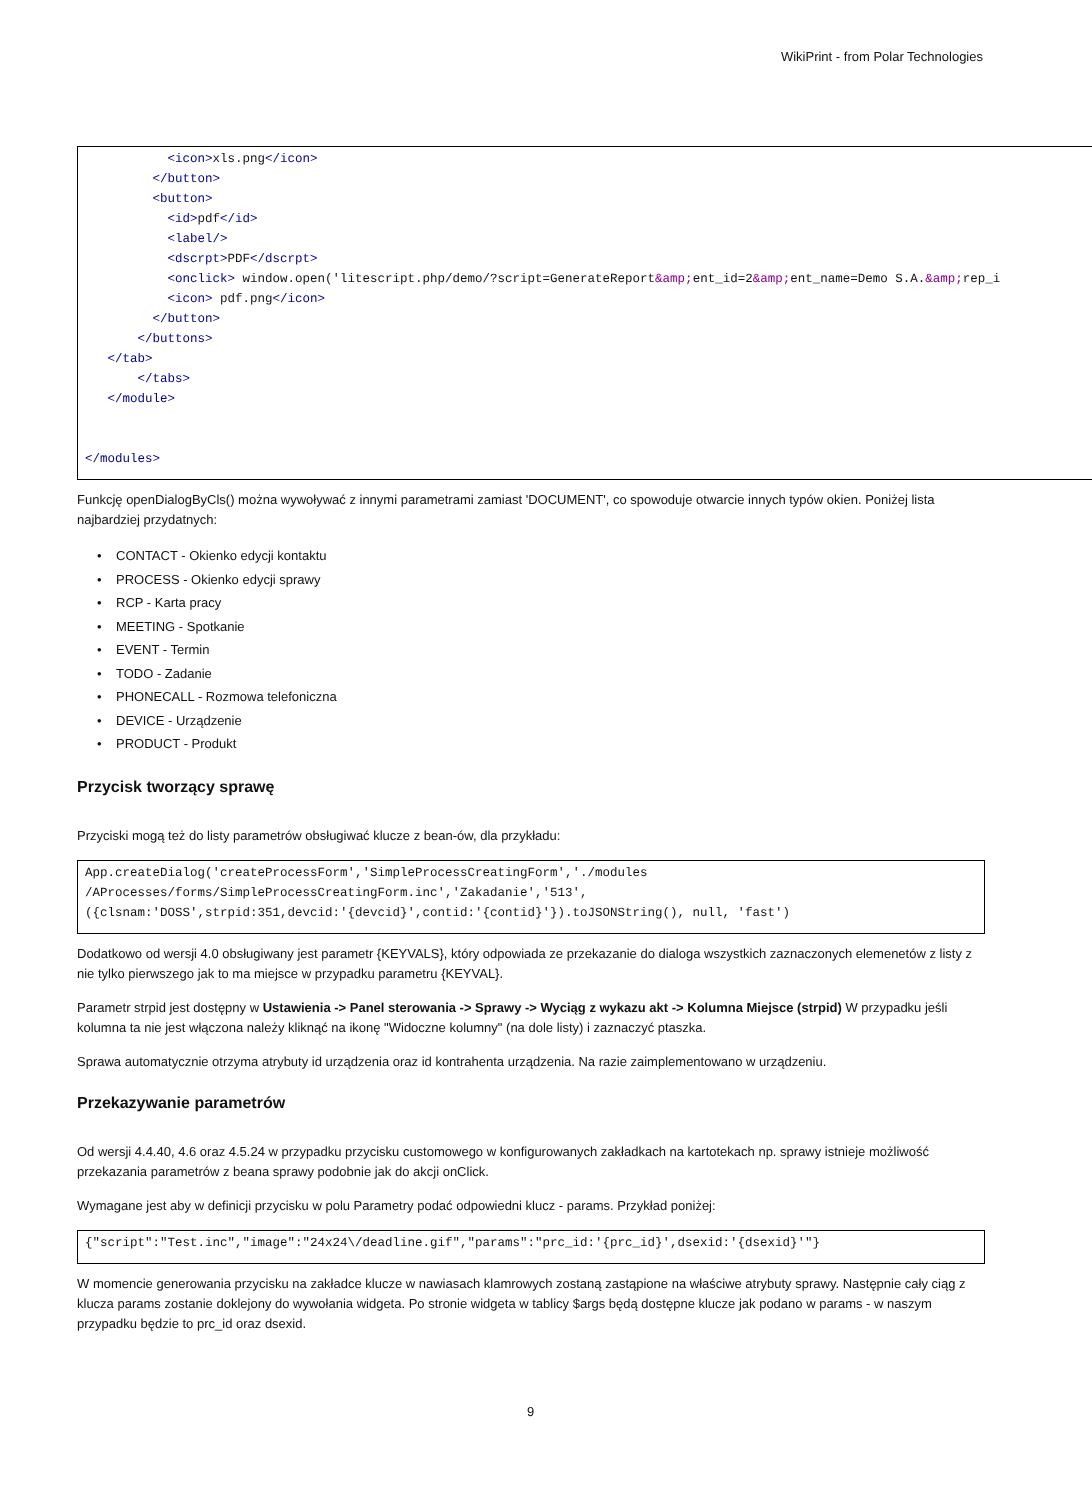WikiPrint - from Polar Technologies
           <icon>xls.png</icon>
         </button>
         <button>
           <id>pdf</id>
           <label/>
           <dscrpt>PDF</dscrpt>
           <onclick> window.open('litescript.php/demo/?script=GenerateReport&amp; ent_id=2&amp; ent_name=Demo S.A.&amp; rep_i
           <icon> pdf.png</icon>
         </button>
       </buttons>
   </tab>
       </tabs>
   </module>


</modules>
Funkcję openDialogByCls() można wywoływać z innymi parametrami zamiast 'DOCUMENT', co spowoduje otwarcie innych typów okien. Poniżej lista najbardziej przydatnych:
• CONTACT - Okienko edycji kontaktu
• PROCESS - Okienko edycji sprawy
• RCP - Karta pracy
• MEETING - Spotkanie
• EVENT - Termin
• TODO - Zadanie
• PHONECALL - Rozmowa telefoniczna
• DEVICE - Urządzenie
• PRODUCT - Produkt
Przycisk tworzący sprawę
Przyciski mogą też do listy parametrów obsługiwać klucze z bean-ów, dla przykładu:
App.createDialog('createProcessForm','SimpleProcessCreatingForm','./modules
/AProcesses/forms/SimpleProcessCreatingForm.inc','Zakadanie','513',
({clsnam:'DOSS',strpid:351,devcid:'{devcid}',contid:'{contid}'}).toJSONString(), null, 'fast')
Dodatkowo od wersji 4.0 obsługiwany jest parametr {KEYVALS}, który odpowiada ze przekazanie do dialoga wszystkich zaznaczonych elemenetów z listy z nie tylko pierwszego jak to ma miejsce w przypadku parametru {KEYVAL}.
Parametr strpid jest dostępny w Ustawienia -> Panel sterowania -> Sprawy -> Wyciąg z wykazu akt -> Kolumna Miejsce (strpid) W przypadku jeśli kolumna ta nie jest włączona należy kliknąć na ikonę "Widoczne kolumny" (na dole listy) i zaznaczyć ptaszka.
Sprawa automatycznie otrzyma atrybuty id urządzenia oraz id kontrahenta urządzenia. Na razie zaimplementowano w urządzeniu.
Przekazywanie parametrów
Od wersji 4.4.40, 4.6 oraz 4.5.24 w przypadku przycisku customowego w konfigurowanych zakładkach na kartotekach np. sprawy istnieje możliwość przekazania parametrów z beana sprawy podobnie jak do akcji onClick.
Wymagane jest aby w definicji przycisku w polu Parametry podać odpowiedni klucz - params. Przykład poniżej:
{"script":"Test.inc","image":"24x24\/deadline.gif","params":"prc_id:'{prc_id}',dsexid:'{dsexid}'"}
W momencie generowania przycisku na zakładce klucze w nawiasach klamrowych zostaną zastąpione na właściwe atrybuty sprawy. Następnie cały ciąg z klucza params zostanie doklejony do wywołania widgeta. Po stronie widgeta w tablicy $args będą dostępne klucze jak podano w params - w naszym przypadku będzie to prc_id oraz dsexid.
9